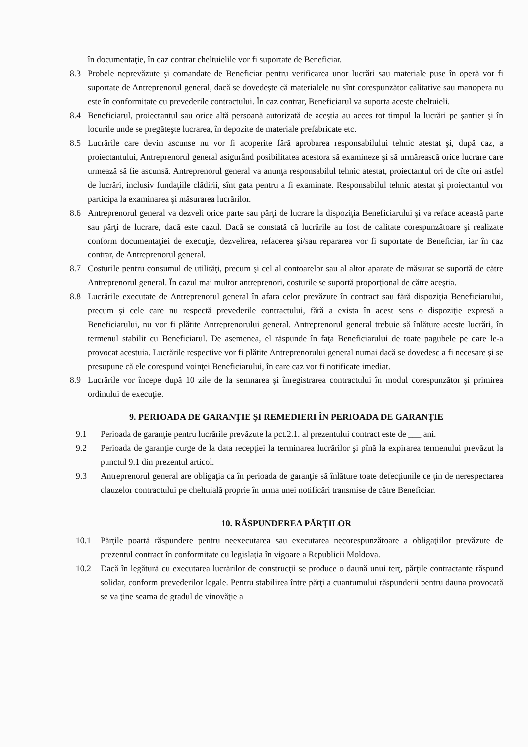în documentaţie, în caz contrar cheltuielile vor fi suportate de Beneficiar.
8.3 Probele neprevăzute şi comandate de Beneficiar pentru verificarea unor lucrări sau materiale puse în operă vor fi suportate de Antreprenorul general, dacă se dovedeşte că materialele nu sînt corespunzător calitative sau manopera nu este în conformitate cu prevederile contractului. În caz contrar, Beneficiarul va suporta aceste cheltuieli.
8.4 Beneficiarul, proiectantul sau orice altă persoană autorizată de aceştia au acces tot timpul la lucrări pe şantier şi în locurile unde se pregăteşte lucrarea, în depozite de materiale prefabricate etc.
8.5 Lucrările care devin ascunse nu vor fi acoperite fără aprobarea responsabilului tehnic atestat şi, după caz, a proiectantului, Antreprenorul general asigurând posibilitatea acestora să examineze şi să urmărească orice lucrare care urmează să fie ascunsă. Antreprenorul general va anunţa responsabilul tehnic atestat, proiectantul ori de cîte ori astfel de lucrări, inclusiv fundaţiile clădirii, sînt gata pentru a fi examinate. Responsabilul tehnic atestat şi proiectantul vor participa la examinarea şi măsurarea lucrărilor.
8.6 Antreprenorul general va dezveli orice parte sau părţi de lucrare la dispoziţia Beneficiarului şi va reface această parte sau părţi de lucrare, dacă este cazul. Dacă se constată că lucrările au fost de calitate corespunzătoare şi realizate conform documentaţiei de execuţie, dezvelirea, refacerea şi/sau repararea vor fi suportate de Beneficiar, iar în caz contrar, de Antreprenorul general.
8.7 Costurile pentru consumul de utilităţi, precum şi cel al contoarelor sau al altor aparate de măsurat se suportă de către Antreprenorul general. În cazul mai multor antreprenori, costurile se suportă proporţional de către aceştia.
8.8 Lucrările executate de Antreprenorul general în afara celor prevăzute în contract sau fără dispoziţia Beneficiarului, precum şi cele care nu respectă prevederile contractului, fără a exista în acest sens o dispoziţie expresă a Beneficiarului, nu vor fi plătite Antreprenorului general. Antreprenorul general trebuie să înlăture aceste lucrări, în termenul stabilit cu Beneficiarul. De asemenea, el răspunde în faţa Beneficiarului de toate pagubele pe care le-a provocat acestuia. Lucrările respective vor fi plătite Antreprenorului general numai dacă se dovedesc a fi necesare şi se presupune că ele corespund voinţei Beneficiarului, în care caz vor fi notificate imediat.
8.9 Lucrările vor începe după 10 zile de la semnarea şi înregistrarea contractului în modul corespunzător şi primirea ordinului de execuţie.
9. PERIOADA DE GARANŢIE ŞI REMEDIERI ÎN PERIOADA DE GARANŢIE
9.1 Perioada de garanţie pentru lucrările prevăzute la pct.2.1. al prezentului contract este de ___ ani.
9.2 Perioada de garanţie curge de la data recepţiei la terminarea lucrărilor şi pînă la expirarea termenului prevăzut la punctul 9.1 din prezentul articol.
9.3 Antreprenorul general are obligaţia ca în perioada de garanţie să înlăture toate defecţiunile ce ţin de nerespectarea clauzelor contractului pe cheltuială proprie în urma unei notificări transmise de către Beneficiar.
10. RĂSPUNDEREA PĂRŢILOR
10.1 Părţile poartă răspundere pentru neexecutarea sau executarea necorespunzătoare a obligaţiilor prevăzute de prezentul contract în conformitate cu legislaţia în vigoare a Republicii Moldova.
10.2 Dacă în legătură cu executarea lucrărilor de construcţii se produce o daună unui terţ, părţile contractante răspund solidar, conform prevederilor legale. Pentru stabilirea între părţi a cuantumului răspunderii pentru dauna provocată se va ţine seama de gradul de vinovăţie a